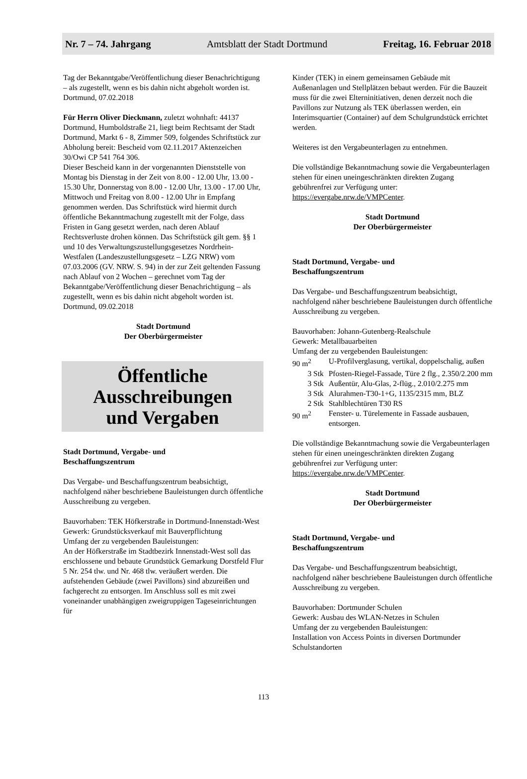Nr. 7 – 74. Jahrgang Amtsblatt der Stadt Dortmund Freitag, 16. Februar 2018
Tag der Bekanntgabe/Veröffentlichung dieser Benachrichtigung – als zugestellt, wenn es bis dahin nicht abgeholt worden ist.
Dortmund, 07.02.2018
Für Herrn Oliver Dieckmann, zuletzt wohnhaft: 44137 Dortmund, Humboldstraße 21, liegt beim Rechtsamt der Stadt Dortmund, Markt 6 - 8, Zimmer 509, folgendes Schriftstück zur Abholung bereit: Bescheid vom 02.11.2017 Aktenzeichen 30/Owi CP 541 764 306.
Dieser Bescheid kann in der vorgenannten Dienststelle von Montag bis Dienstag in der Zeit von 8.00 - 12.00 Uhr, 13.00 - 15.30 Uhr, Donnerstag von 8.00 - 12.00 Uhr, 13.00 - 17.00 Uhr, Mittwoch und Freitag von 8.00 - 12.00 Uhr in Empfang genommen werden. Das Schriftstück wird hiermit durch öffentliche Bekanntmachung zugestellt mit der Folge, dass Fristen in Gang gesetzt werden, nach deren Ablauf Rechtsverluste drohen können. Das Schriftstück gilt gem. §§ 1 und 10 des Verwaltungszustellungsgesetzes Nordrhein-Westfalen (Landeszustellungsgesetz – LZG NRW) vom 07.03.2006 (GV. NRW. S. 94) in der zur Zeit geltenden Fassung nach Ablauf von 2 Wochen – gerechnet vom Tag der Bekanntgabe/Veröffentlichung dieser Benachrichtigung – als zugestellt, wenn es bis dahin nicht abgeholt worden ist.
Dortmund, 09.02.2018
Stadt Dortmund
Der Oberbürgermeister
Öffentliche
Ausschreibungen
und Vergaben
Stadt Dortmund, Vergabe- und
Beschaffungszentrum
Das Vergabe- und Beschaffungszentrum beabsichtigt, nachfolgend näher beschriebene Bauleistungen durch öffentliche Ausschreibung zu vergeben.
Bauvorhaben: TEK Höfkerstraße in Dortmund-Innenstadt-West
Gewerk: Grundstücksverkauf mit Bauverpflichtung
Umfang der zu vergebenden Bauleistungen:
An der Höfkerstraße im Stadtbezirk Innenstadt-West soll das erschlossene und bebaute Grundstück Gemarkung Dorstfeld Flur 5 Nr. 254 tlw. und Nr. 468 tlw. veräußert werden. Die aufstehenden Gebäude (zwei Pavillons) sind abzureißen und fachgerecht zu entsorgen. Im Anschluss soll es mit zwei voneinander unabhängigen zweigruppigen Tageseinrichtungen für
Kinder (TEK) in einem gemeinsamen Gebäude mit Außenanlagen und Stellplätzen bebaut werden. Für die Bauzeit muss für die zwei Elterninitiativen, denen derzeit noch die Pavillons zur Nutzung als TEK überlassen werden, ein Interimsquartier (Container) auf dem Schulgrundstück errichtet werden.
Weiteres ist den Vergabeunterlagen zu entnehmen.
Die vollständige Bekanntmachung sowie die Vergabeunterlagen stehen für einen uneingeschränkten direkten Zugang gebührenfrei zur Verfügung unter:
https://evergabe.nrw.de/VMPCenter.
Stadt Dortmund
Der Oberbürgermeister
Stadt Dortmund, Vergabe- und
Beschaffungszentrum
Das Vergabe- und Beschaffungszentrum beabsichtigt, nachfolgend näher beschriebene Bauleistungen durch öffentliche Ausschreibung zu vergeben.
Bauvorhaben: Johann-Gutenberg-Realschule
Gewerk: Metallbauarbeiten
Umfang der zu vergebenden Bauleistungen:
| 90 m<sup>2</sup> | U-Profilverglasung, vertikal, doppelschalig, außen |
| 3 Stk | Pfosten-Riegel-Fassade, Türe 2 flg., 2.350/2.200 mm |
| 3 Stk | Außentür, Alu-Glas, 2-flüg., 2.010/2.275 mm |
| 3 Stk | Alurahmen-T30-1+G, 1135/2315 mm, BLZ |
| 2 Stk | Stahlblechtüren T30 RS |
| 90 m<sup>2</sup> | Fenster- u. Türelemente in Fassade ausbauen, entsorgen. |
Die vollständige Bekanntmachung sowie die Vergabeunterlagen stehen für einen uneingeschränkten direkten Zugang gebührenfrei zur Verfügung unter:
https://evergabe.nrw.de/VMPCenter.
Stadt Dortmund
Der Oberbürgermeister
Stadt Dortmund, Vergabe- und
Beschaffungszentrum
Das Vergabe- und Beschaffungszentrum beabsichtigt, nachfolgend näher beschriebene Bauleistungen durch öffentliche Ausschreibung zu vergeben.
Bauvorhaben: Dortmunder Schulen
Gewerk: Ausbau des WLAN-Netzes in Schulen
Umfang der zu vergebenden Bauleistungen:
Installation von Access Points in diversen Dortmunder Schulstandorten
113